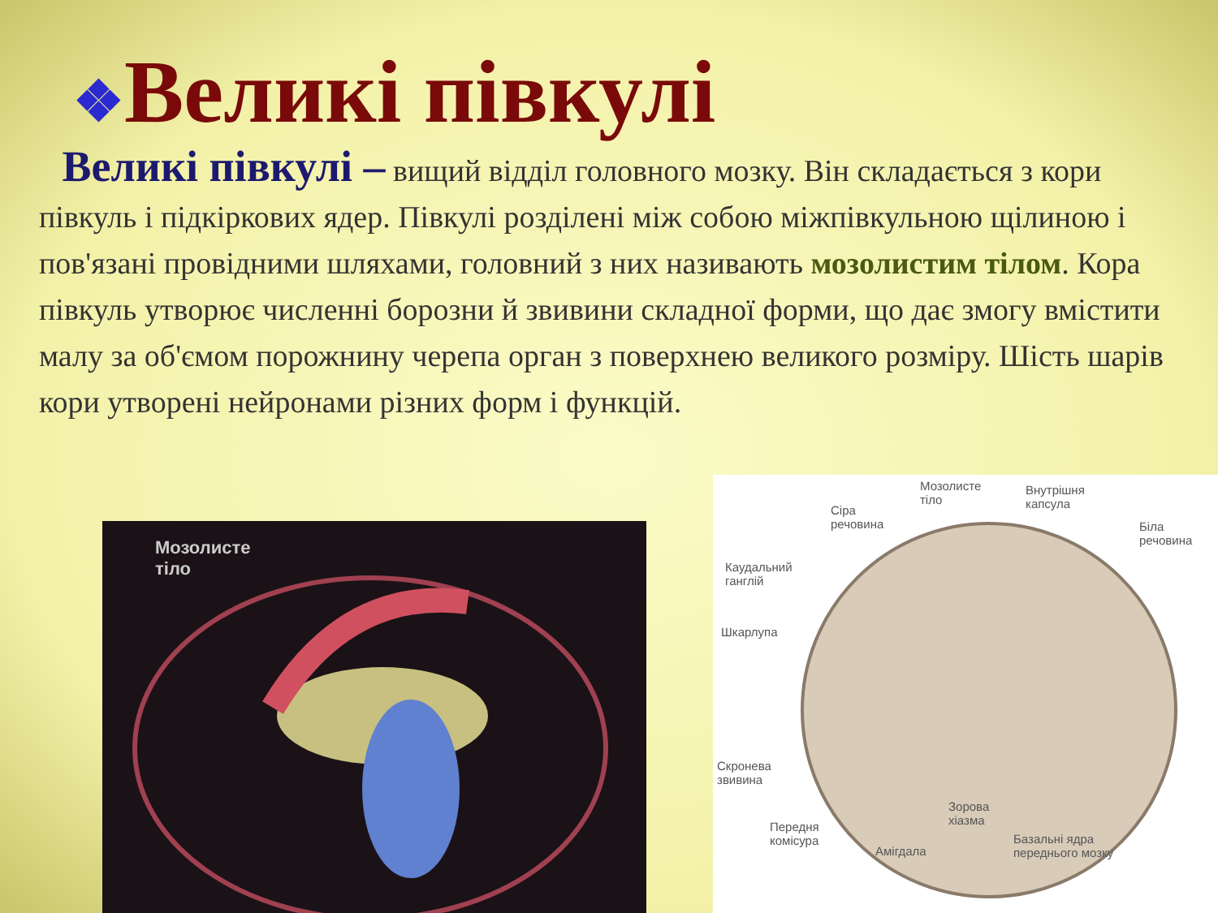❖Великі півкулі
Великі півкулі – вищий відділ головного мозку. Він складається з кори півкуль і підкіркових ядер. Півкулі розділені між собою міжпівкульною щілиною і пов'язані провідними шляхами, головний з них називають мозолистим тілом. Кора півкуль утворює численні борозни й звивини складної форми, що дає змогу вмістити малу за об'ємом порожнину черепа орган з поверхнею великого розміру. Шість шарів кори утворені нейронами різних форм і функцій.
Мозолисте
тіло
Мозолисте
тіло
Внутрішня
капсула Сіра
речовина Біла
речовина
Каудальний
ганглій
Шкарлупа
Скронева
звивина
Зорова
хіазма Передня
комісура
Амігдала
Базальні ядра
переднього мозку